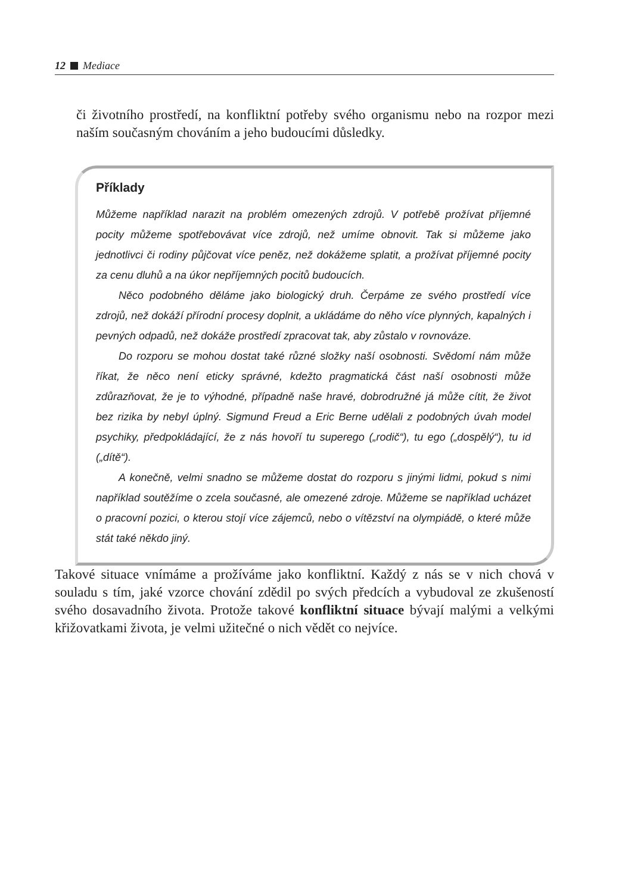12 Mediace
či životního prostředí, na konfliktní potřeby svého organismu nebo na rozpor mezi naším současným chováním a jeho budoucími důsledky.
Příklady
Můžeme například narazit na problém omezených zdrojů. V potřebě prožívat příjemné pocity můžeme spotřebovávat více zdrojů, než umíme obnovit. Tak si můžeme jako jednotlivci či rodiny půjčovat více peněz, než dokážeme splatit, a prožívat příjemné pocity za cenu dluhů a na úkor nepříjemných pocitů budoucích.
Něco podobného děláme jako biologický druh. Čerpáme ze svého prostředí více zdrojů, než dokáží přírodní procesy doplnit, a ukládáme do něho více plynných, kapalných i pevných odpadů, než dokáže prostředí zpracovat tak, aby zůstalo v rovnováze.
Do rozporu se mohou dostat také různé složky naší osobnosti. Svědomí nám může říkat, že něco není eticky správné, kdežto pragmatická část naší osobnosti může zdůrazňovat, že je to výhodné, případně naše hravé, dobrodružné já může cítit, že život bez rizika by nebyl úplný. Sigmund Freud a Eric Berne udělali z podobných úvah model psychiky, předpokládající, že z nás hovoří tu superego („rodič“), tu ego („dospělý“), tu id („dítě“).
A konečně, velmi snadno se můžeme dostat do rozporu s jinými lidmi, pokud s nimi například soutěžíme o zcela současné, ale omezené zdroje. Můžeme se například ucházet o pracovní pozici, o kterou stojí více zájemců, nebo o vítězství na olympiádě, o které může stát také někdo jiný.
Takové situace vnímáme a prožíváme jako konfliktní. Každý z nás se v nich chová v souladu s tím, jaké vzorce chování zdědil po svých předcích a vybudoval ze zkušeností svého dosavadního života. Protože takové konfliktní situace bývají malými a velkými křižovatkami života, je velmi užitečné o nich vědět co nejvíce.